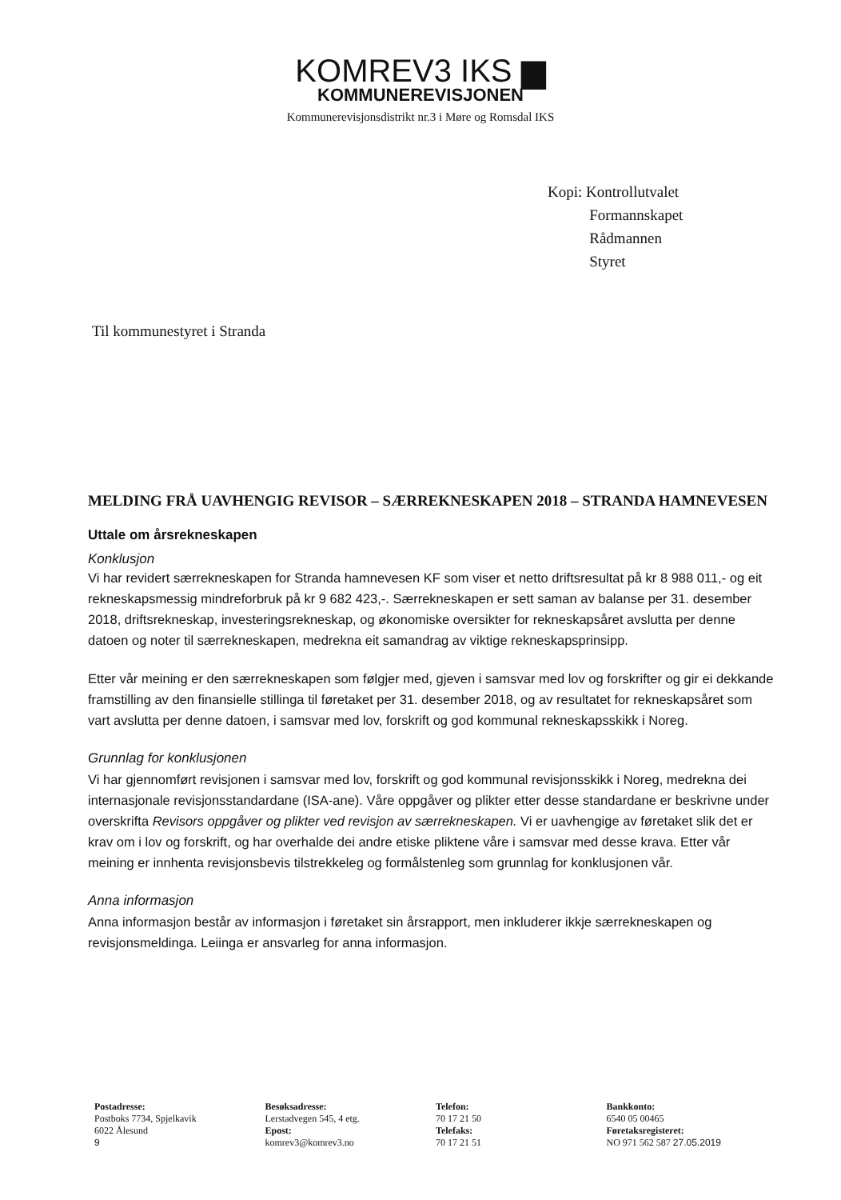KOMREV3 IKS ▆
KOMMUNEREVISJONEN
Kommunerevisjonsdistrikt nr.3 i Møre og Romsdal IKS
Kopi: Kontrollutvalet
Formannskapet
Rådmannen
Styret
Til kommunestyret i Stranda
MELDING FRÅ UAVHENGIG REVISOR – SÆRREKNESKAPEN 2018 – STRANDA HAMNEVESEN
Uttale om årsrekneskapen
Konklusjon
Vi har revidert særrekneskapen for Stranda hamnevesen KF som viser et netto driftsresultat på kr 8 988 011,- og eit rekneskapsmessig mindreforbruk på kr 9 682 423,-. Særrekneskapen er sett saman av balanse per 31. desember 2018, driftsrekneskap, investeringsrekneskap, og økonomiske oversikter for rekneskapsåret avslutta per denne datoen og noter til særrekneskapen, medrekna eit samandrag av viktige rekneskapsprinsipp.
Etter vår meining er den særrekneskapen som følgjer med, gjeven i samsvar med lov og forskrifter og gir ei dekkande framstilling av den finansielle stillinga til føretaket per 31. desember 2018, og av resultatet for rekneskapsåret som vart avslutta per denne datoen, i samsvar med lov, forskrift og god kommunal rekneskapsskikk i Noreg.
Grunnlag for konklusjonen
Vi har gjennomført revisjonen i samsvar med lov, forskrift og god kommunal revisjonsskikk i Noreg, medrekna dei internasjonale revisjonsstandardane (ISA-ane). Våre oppgåver og plikter etter desse standardane er beskrivne under overskrifta Revisors oppgåver og plikter ved revisjon av særrekneskapen. Vi er uavhengige av føretaket slik det er krav om i lov og forskrift, og har overhalde dei andre etiske pliktene våre i samsvar med desse krava. Etter vår meining er innhenta revisjonsbevis tilstrekkeleg og formålstenleg som grunnlag for konklusjonen vår.
Anna informasjon
Anna informasjon består av informasjon i føretaket sin årsrapport, men inkluderer ikkje særrekneskapen og revisjonsmeldinga. Leiinga er ansvarleg for anna informasjon.
Postadresse:
Postboks 7734, Spjelkavik
6022 Ålesund
9
Besøksadresse:
Lerstadvegen 545, 4 etg.
Epost:
komrev3@komrev3.no
Telefon:
70 17 21 50
Telefaks:
70 17 21 51
Bankkonto:
6540 05 00465
Føretaksregisteret:
NO 971 562 587 27.05.2019